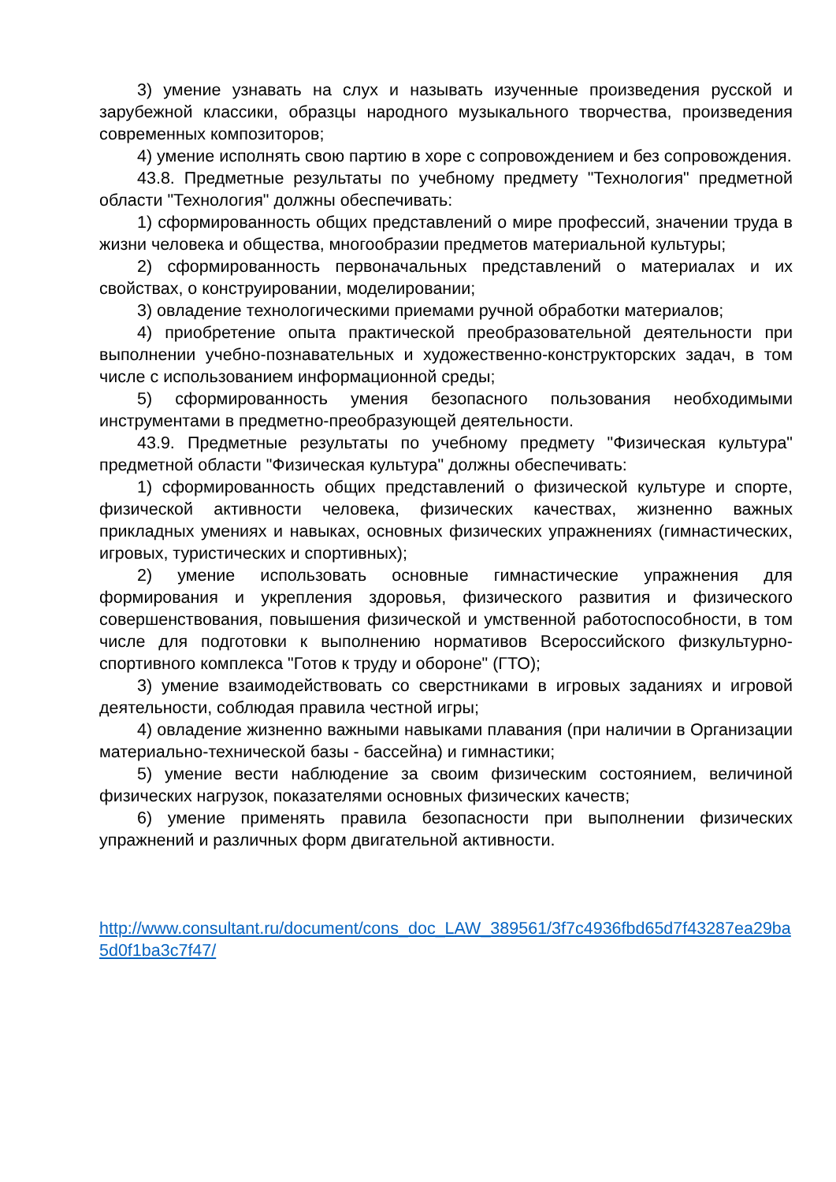3) умение узнавать на слух и называть изученные произведения русской и зарубежной классики, образцы народного музыкального творчества, произведения современных композиторов;
4) умение исполнять свою партию в хоре с сопровождением и без сопровождения.
43.8. Предметные результаты по учебному предмету "Технология" предметной области "Технология" должны обеспечивать:
1) сформированность общих представлений о мире профессий, значении труда в жизни человека и общества, многообразии предметов материальной культуры;
2) сформированность первоначальных представлений о материалах и их свойствах, о конструировании, моделировании;
3) овладение технологическими приемами ручной обработки материалов;
4) приобретение опыта практической преобразовательной деятельности при выполнении учебно-познавательных и художественно-конструкторских задач, в том числе с использованием информационной среды;
5) сформированность умения безопасного пользования необходимыми инструментами в предметно-преобразующей деятельности.
43.9. Предметные результаты по учебному предмету "Физическая культура" предметной области "Физическая культура" должны обеспечивать:
1) сформированность общих представлений о физической культуре и спорте, физической активности человека, физических качествах, жизненно важных прикладных умениях и навыках, основных физических упражнениях (гимнастических, игровых, туристических и спортивных);
2) умение использовать основные гимнастические упражнения для формирования и укрепления здоровья, физического развития и физического совершенствования, повышения физической и умственной работоспособности, в том числе для подготовки к выполнению нормативов Всероссийского физкультурно-спортивного комплекса "Готов к труду и обороне" (ГТО);
3) умение взаимодействовать со сверстниками в игровых заданиях и игровой деятельности, соблюдая правила честной игры;
4) овладение жизненно важными навыками плавания (при наличии в Организации материально-технической базы - бассейна) и гимнастики;
5) умение вести наблюдение за своим физическим состоянием, величиной физических нагрузок, показателями основных физических качеств;
6) умение применять правила безопасности при выполнении физических упражнений и различных форм двигательной активности.
http://www.consultant.ru/document/cons_doc_LAW_389561/3f7c4936fbd65d7f43287ea29ba5d0f1ba3c7f47/